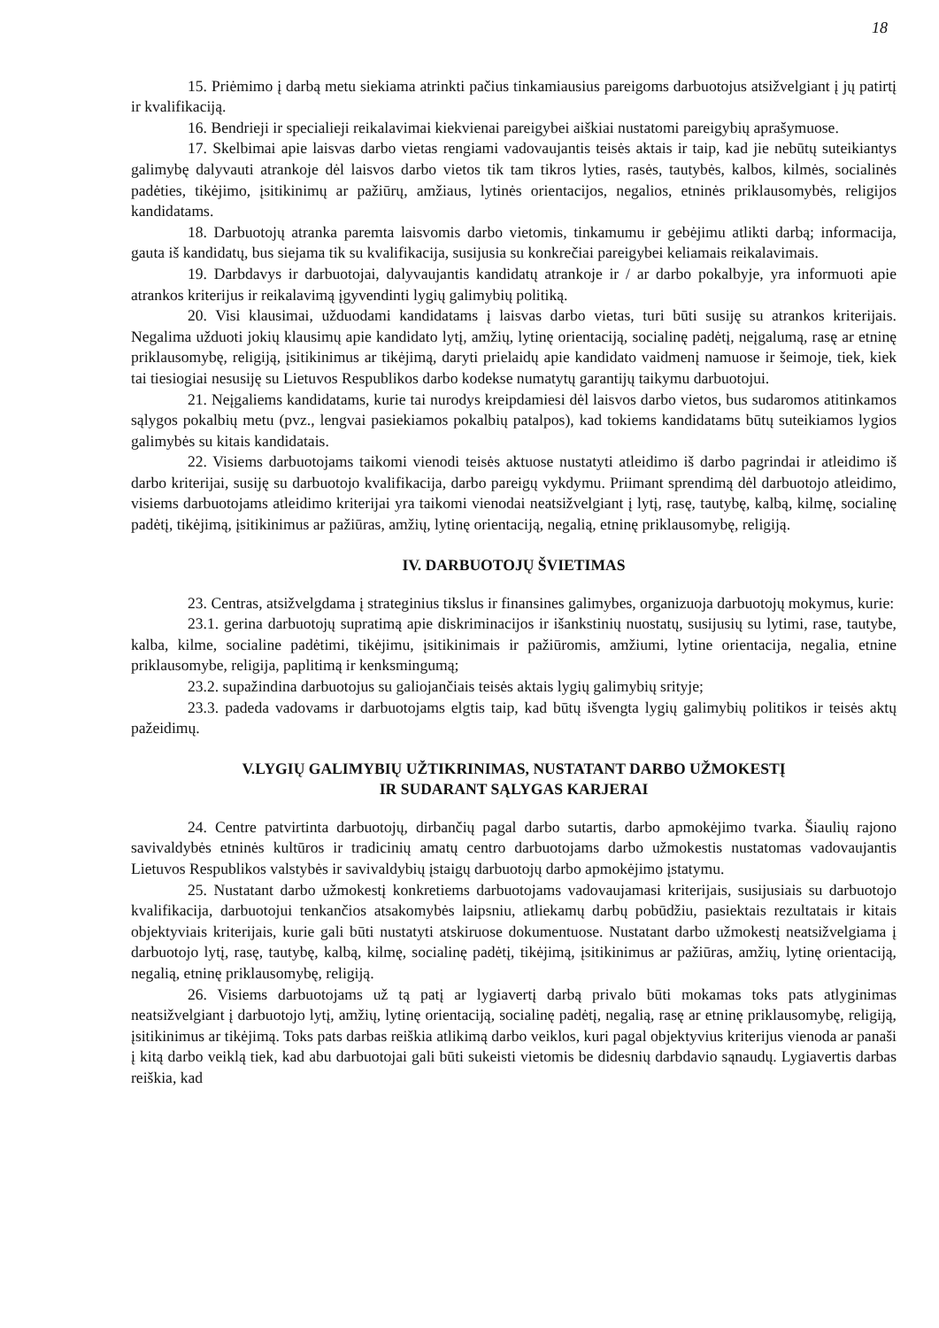18
15. Priėmimo į darbą metu siekiama atrinkti pačius tinkamiausius pareigoms darbuotojus atsižvelgiant į jų patirtį ir kvalifikaciją.
16. Bendrieji ir specialieji reikalavimai kiekvienai pareigybei aiškiai nustatomi pareigybių aprašymuose.
17. Skelbimai apie laisvas darbo vietas rengiami vadovaujantis teisės aktais ir taip, kad jie nebūtų suteikiantys galimybę dalyvauti atrankoje dėl laisvos darbo vietos tik tam tikros lyties, rasės, tautybės, kalbos, kilmės, socialinės padėties, tikėjimo, įsitikinimų ar pažiūrų, amžiaus, lytinės orientacijos, negalios, etninės priklausomybės, religijos kandidatams.
18. Darbuotojų atranka paremta laisvomis darbo vietomis, tinkamumu ir gebėjimu atlikti darbą; informacija, gauta iš kandidatų, bus siejama tik su kvalifikacija, susijusia su konkrečiai pareigybei keliamais reikalavimais.
19. Darbdavys ir darbuotojai, dalyvaujantis kandidatų atrankoje ir / ar darbo pokalbyje, yra informuoti apie atrankos kriterijus ir reikalavimą įgyvendinti lygių galimybių politiką.
20. Visi klausimai, užduodami kandidatams į laisvas darbo vietas, turi būti susiję su atrankos kriterijais. Negalima užduoti jokių klausimų apie kandidato lytį, amžių, lytinę orientaciją, socialinę padėtį, neįgalumą, rasę ar etninę priklausomybę, religiją, įsitikinimus ar tikėjimą, daryti prielaidų apie kandidato vaidmenį namuose ir šeimoje, tiek, kiek tai tiesiogiai nesusiję su Lietuvos Respublikos darbo kodekse numatytų garantijų taikymu darbuotojui.
21. Neįgaliems kandidatams, kurie tai nurodys kreipdamiesi dėl laisvos darbo vietos, bus sudaromos atitinkamos sąlygos pokalbių metu (pvz., lengvai pasiekiamos pokalbių patalpos), kad tokiems kandidatams būtų suteikiamos lygios galimybės su kitais kandidatais.
22. Visiems darbuotojams taikomi vienodi teisės aktuose nustatyti atleidimo iš darbo pagrindai ir atleidimo iš darbo kriterijai, susiję su darbuotojo kvalifikacija, darbo pareigų vykdymu. Priimant sprendimą dėl darbuotojo atleidimo, visiems darbuotojams atleidimo kriterijai yra taikomi vienodai neatsižvelgiant į lytį, rasę, tautybę, kalbą, kilmę, socialinę padėtį, tikėjimą, įsitikinimus ar pažiūras, amžių, lytinę orientaciją, negalią, etninę priklausomybę, religiją.
IV. DARBUOTOJŲ ŠVIETIMAS
23. Centras, atsižvelgdama į strateginius tikslus ir finansines galimybes, organizuoja darbuotojų mokymus, kurie:
23.1. gerina darbuotojų supratimą apie diskriminacijos ir išankstinių nuostatų, susijusių su lytimi, rase, tautybe, kalba, kilme, socialine padėtimi, tikėjimu, įsitikinimais ir pažiūromis, amžiumi, lytine orientacija, negalia, etnine priklausomybe, religija, paplitimą ir kenksmingumą;
23.2. supažindina darbuotojus su galiojančiais teisės aktais lygių galimybių srityje;
23.3. padeda vadovams ir darbuotojams elgtis taip, kad būtų išvengta lygių galimybių politikos ir teisės aktų pažeidimų.
V.LYGIŲ GALIMYBIŲ UŽTIKRINIMAS, NUSTATANT DARBO UŽMOKESTĮ
IR SUDARANT SĄLYGAS KARJERAI
24. Centre patvirtinta darbuotojų, dirbančių pagal darbo sutartis, darbo apmokėjimo tvarka. Šiaulių rajono savivaldybės etninės kultūros ir tradicinių amatų centro darbuotojams darbo užmokestis nustatomas vadovaujantis Lietuvos Respublikos valstybės ir savivaldybių įstaigų darbuotojų darbo apmokėjimo įstatymu.
25. Nustatant darbo užmokestį konkretiems darbuotojams vadovaujamasi kriterijais, susijusiais su darbuotojo kvalifikacija, darbuotojui tenkančios atsakomybės laipsniu, atliekamų darbų pobūdžiu, pasiektais rezultatais ir kitais objektyviais kriterijais, kurie gali būti nustatyti atskiruose dokumentuose. Nustatant darbo užmokestį neatsižvelgiama į darbuotojo lytį, rasę, tautybę, kalbą, kilmę, socialinę padėtį, tikėjimą, įsitikinimus ar pažiūras, amžių, lytinę orientaciją, negalią, etninę priklausomybę, religiją.
26. Visiems darbuotojams už tą patį ar lygiavertį darbą privalo būti mokamas toks pats atlyginimas neatsižvelgiant į darbuotojo lytį, amžių, lytinę orientaciją, socialinę padėtį, negalią, rasę ar etninę priklausomybę, religiją, įsitikinimus ar tikėjimą. Toks pats darbas reiškia atlikimą darbo veiklos, kuri pagal objektyvius kriterijus vienoda ar panaši į kitą darbo veiklą tiek, kad abu darbuotojai gali būti sukeisti vietomis be didesnių darbdavio sąnaudų. Lygiavertis darbas reiškia, kad